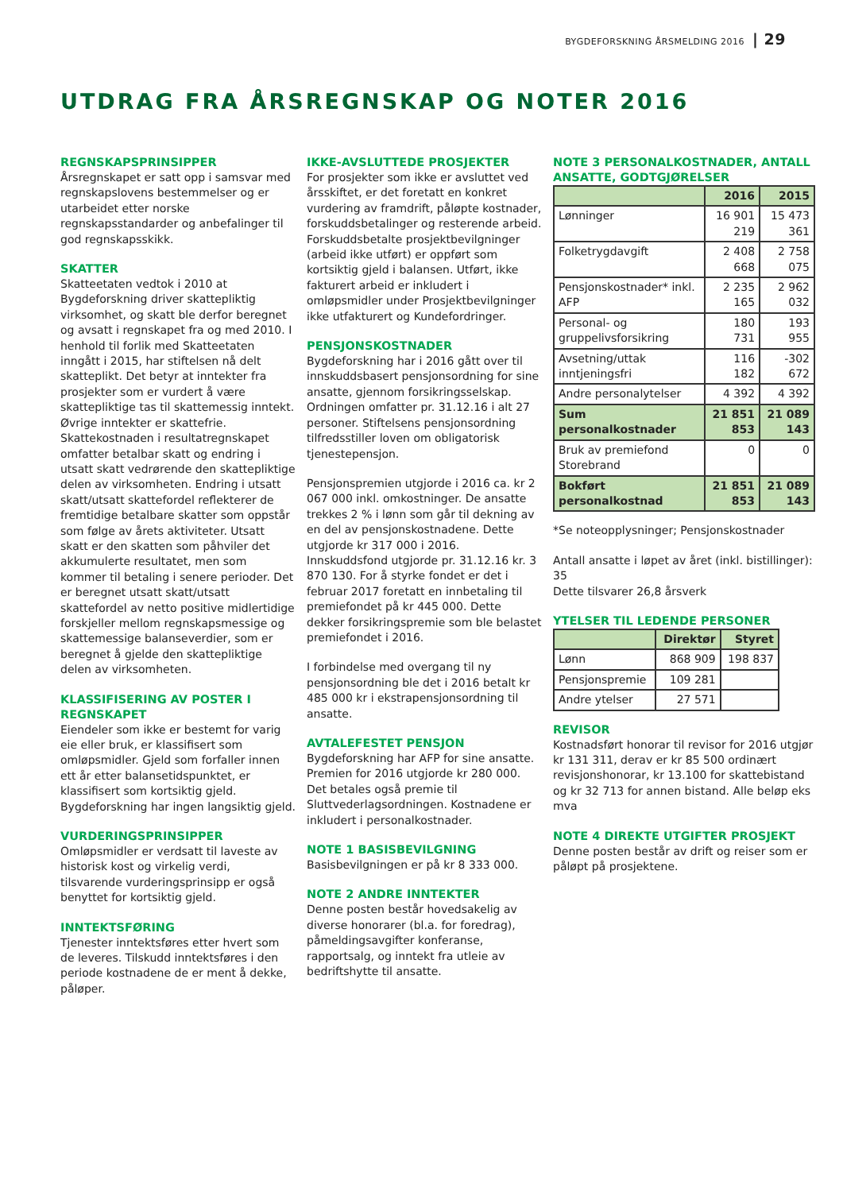BYGDEFORSKNING ÅRSMELDING 2016 | 29
UTDRAG FRA ÅRSREGNSKAP OG NOTER 2016
REGNSKAPSPRINSIPPER
Årsregnskapet er satt opp i samsvar med regnskapslovens bestemmelser og er utarbeidet etter norske regnskapsstandarder og anbefalinger til god regnskapsskikk.
SKATTER
Skatteetaten vedtok i 2010 at Bygdeforskning driver skattepliktig virksomhet, og skatt ble derfor beregnet og avsatt i regnskapet fra og med 2010. I henhold til forlik med Skatteetaten inngått i 2015, har stiftelsen nå delt skatteplikt. Det betyr at inntekter fra prosjekter som er vurdert å være skattepliktige tas til skattemessig inntekt. Øvrige inntekter er skattefrie. Skattekostnaden i resultatregnskapet omfatter betalbar skatt og endring i utsatt skatt vedrørende den skattepliktige delen av virksomheten. Endring i utsatt skatt/utsatt skattefordel reflekterer de fremtidige betalbare skatter som oppstår som følge av årets aktiviteter. Utsatt skatt er den skatten som påhviler det akkumulerte resultatet, men som kommer til betaling i senere perioder. Det er beregnet utsatt skatt/utsatt skattefordel av netto positive midlertidige forskjeller mellom regnskapsmessige og skattemessige balanseverdier, som er beregnet å gjelde den skattepliktige delen av virksomheten.
KLASSIFISERING AV POSTER I REGNSKAPET
Eiendeler som ikke er bestemt for varig eie eller bruk, er klassifisert som omløpsmidler. Gjeld som forfaller innen ett år etter balansetidspunktet, er klassifisert som kortsiktig gjeld. Bygdeforskning har ingen langsiktig gjeld.
VURDERINGSPRINSIPPER
Omløpsmidler er verdsatt til laveste av historisk kost og virkelig verdi, tilsvarende vurderingsprinsipp er også benyttet for kortsiktig gjeld.
INNTEKTSFØRING
Tjenester inntektsføres etter hvert som de leveres. Tilskudd inntektsføres i den periode kostnadene de er ment å dekke, påløper.
IKKE-AVSLUTTEDE PROSJEKTER
For prosjekter som ikke er avsluttet ved årsskiftet, er det foretatt en konkret vurdering av framdrift, påløpte kostnader, forskuddsbetalinger og resterende arbeid. Forskuddsbetalte prosjektbevilgninger (arbeid ikke utført) er oppført som kortsiktig gjeld i balansen. Utført, ikke fakturert arbeid er inkludert i omløpsmidler under Prosjektbevilgninger ikke utfakturert og Kundefordringer.
PENSJONSKOSTNADER
Bygdeforskning har i 2016 gått over til innskuddsbasert pensjonsordning for sine ansatte, gjennom forsikringsselskap. Ordningen omfatter pr. 31.12.16 i alt 27 personer. Stiftelsens pensjonsordning tilfredsstiller loven om obligatorisk tjenestepensjon.
Pensjonspremien utgjorde i 2016 ca. kr 2 067 000 inkl. omkostninger. De ansatte trekkes 2 % i lønn som går til dekning av en del av pensjonskostnadene. Dette utgjorde kr 317 000 i 2016. Innskuddsfond utgjorde pr. 31.12.16 kr. 3 870 130. For å styrke fondet er det i februar 2017 foretatt en innbetaling til premiefondet på kr 445 000. Dette dekker forsikringspremie som ble belastet premiefondet i 2016.
I forbindelse med overgang til ny pensjonsordning ble det i 2016 betalt kr 485 000 kr i ekstrapensjonsordning til ansatte.
AVTALEFESTET PENSJON
Bygdeforskning har AFP for sine ansatte. Premien for 2016 utgjorde kr 280 000. Det betales også premie til Sluttvederlagsordningen. Kostnadene er inkludert i personalkostnader.
NOTE 1 BASISBEVILGNING
Basisbevilgningen er på kr 8 333 000.
NOTE 2 ANDRE INNTEKTER
Denne posten består hovedsakelig av diverse honorarer (bl.a. for foredrag), påmeldingsavgifter konferanse, rapportsalg, og inntekt fra utleie av bedriftshytte til ansatte.
NOTE 3 PERSONALKOSTNADER, ANTALL ANSATTE, GODTGJØRELSER
| | 2016 | 2015 |
| --- | --- | --- |
| Lønninger | 16 901 219 | 15 473 361 |
| Folketrygdavgift | 2 408 668 | 2 758 075 |
| Pensjonskostnader* inkl. AFP | 2 235 165 | 2 962 032 |
| Personal- og gruppelivsforsikring | 180 731 | 193 955 |
| Avsetning/uttak inntjeningsfri | 116 182 | -302 672 |
| Andre personalytelser | 4 392 | 4 392 |
| Sum personalkostnader | 21 851 853 | 21 089 143 |
| Bruk av premiefond Storebrand | 0 | 0 |
| Bokført personalkostnad | 21 851 853 | 21 089 143 |
*Se noteopplysninger; Pensjonskostnader
Antall ansatte i løpet av året (inkl. bistillinger): 35
Dette tilsvarer 26,8 årsverk
YTELSER TIL LEDENDE PERSONER
| | Direktør | Styret |
| --- | --- | --- |
| Lønn | 868 909 | 198 837 |
| Pensjonspremie | 109 281 | |
| Andre ytelser | 27 571 | |
REVISOR
Kostnadsført honorar til revisor for 2016 utgjør kr 131 311, derav er kr 85 500 ordinært revisjonshonorar, kr 13.100 for skattebistand og kr 32 713 for annen bistand. Alle beløp eks mva
NOTE 4 DIREKTE UTGIFTER PROSJEKT
Denne posten består av drift og reiser som er påløpt på prosjektene.